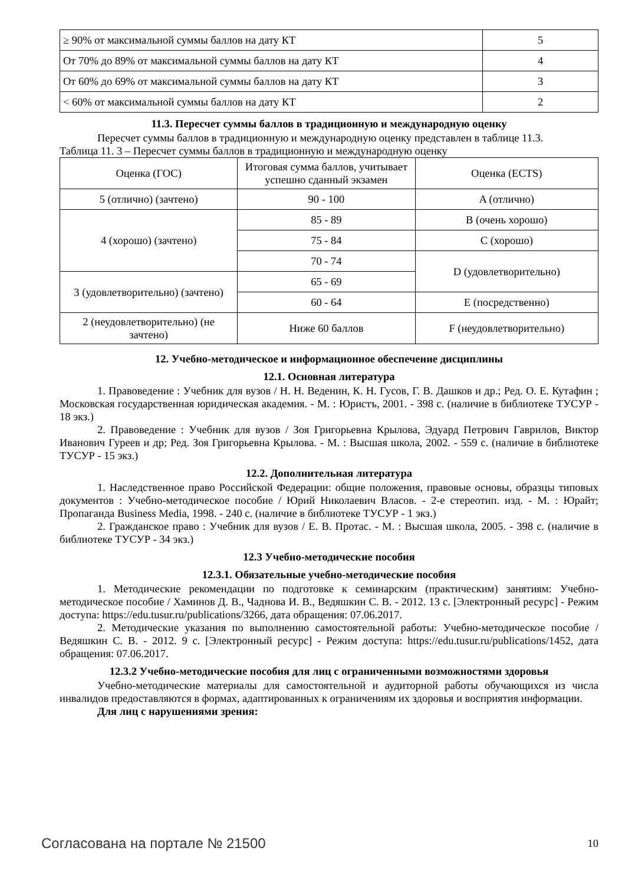| ≥ 90% от максимальной суммы баллов на дату КТ | 5 |
| От 70% до 89% от максимальной суммы баллов на дату КТ | 4 |
| От 60% до 69% от максимальной суммы баллов на дату КТ | 3 |
| < 60% от максимальной суммы баллов на дату КТ | 2 |
11.3. Пересчет суммы баллов в традиционную и международную оценку
Пересчет суммы баллов в традиционную и международную оценку представлен в таблице 11.3.
Таблица 11. 3 – Пересчет суммы баллов в традиционную и международную оценку
| Оценка (ГОС) | Итоговая сумма баллов, учитывает успешно сданный экзамен | Оценка (ECTS) |
| --- | --- | --- |
| 5 (отлично) (зачтено) | 90 - 100 | A (отлично) |
| 4 (хорошо) (зачтено) | 85 - 89 | B (очень хорошо) |
| | 75 - 84 | C (хорошо) |
| | 70 - 74 | D (удовлетворительно) |
| 3 (удовлетворительно) (зачтено) | 65 - 69 | |
| | 60 - 64 | E (посредственно) |
| 2 (неудовлетворительно) (не зачтено) | Ниже 60 баллов | F (неудовлетворительно) |
12. Учебно-методическое и информационное обеспечение дисциплины
12.1. Основная литература
1. Правоведение : Учебник для вузов / Н. Н. Веденин, К. Н. Гусов, Г. В. Дашков и др.; Ред. О. Е. Кутафин ; Московская государственная юридическая академия. - М. : Юристъ, 2001. - 398 с. (наличие в библиотеке ТУСУР - 18 экз.)
2. Правоведение : Учебник для вузов / Зоя Григорьевна Крылова, Эдуард Петрович Гаврилов, Виктор Иванович Гуреев и др; Ред. Зоя Григорьевна Крылова. - М. : Высшая школа, 2002. - 559 с. (наличие в библиотеке ТУСУР - 15 экз.)
12.2. Дополнительная литература
1. Наследственное право Российской Федерации: общие положения, правовые основы, образцы типовых документов : Учебно-методическое пособие / Юрий Николаевич Власов. - 2-е стереотип. изд. - М. : Юрайт; Пропаганда Business Media, 1998. - 240 с. (наличие в библиотеке ТУСУР - 1 экз.)
2. Гражданское право : Учебник для вузов / Е. В. Протас. - М. : Высшая школа, 2005. - 398 с. (наличие в библиотеке ТУСУР - 34 экз.)
12.3 Учебно-методические пособия
12.3.1. Обязательные учебно-методические пособия
1. Методические рекомендации по подготовке к семинарским (практическим) занятиям: Учебно-методическое пособие / Хаминов Д. В., Чаднова И. В., Ведяшкин С. В. - 2012. 13 с. [Электронный ресурс] - Режим доступа: https://edu.tusur.ru/publications/3266, дата обращения: 07.06.2017.
2. Методические указания по выполнению самостоятельной работы: Учебно-методическое пособие / Ведяшкин С. В. - 2012. 9 с. [Электронный ресурс] - Режим доступа: https://edu.tusur.ru/publications/1452, дата обращения: 07.06.2017.
12.3.2 Учебно-методические пособия для лиц с ограниченными возможностями здоровья
Учебно-методические материалы для самостоятельной и аудиторной работы обучающихся из числа инвалидов предоставляются в формах, адаптированных к ограничениям их здоровья и восприятия информации.
Для лиц с нарушениями зрения:
Согласована на портале № 21500 10